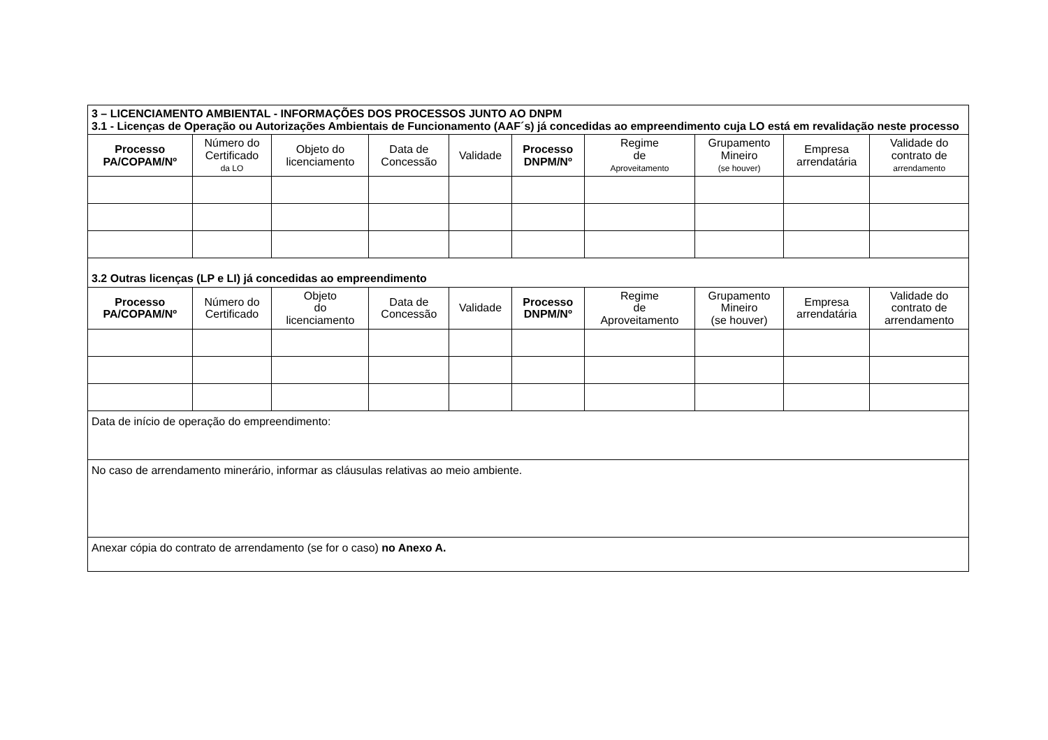| 3 – LICENCIAMENTO AMBIENTAL - INFORMAÇÕES DOS PROCESSOS JUNTO AO DNPM 3.1 - Licenças de Operação ou Autorizações Ambientais de Funcionamento (AAF´s) já concedidas ao empreendimento cuja LO está em revalidação neste processo | | | | | | | | | |
| Processo PA/COPAM/Nº | Número do Certificado da LO | Objeto do licenciamento | Data de Concessão | Validade | Processo DNPM/Nº | Regime de Aproveitamento | Grupamento Mineiro (se houver) | Empresa arrendatária | Validade do contrato de arrendamento |
| 3.2 Outras licenças (LP e LI) já concedidas ao empreendimento | | | | | | | | | |
| Processo PA/COPAM/Nº | Número do Certificado | Objeto do licenciamento | Data de Concessão | Validade | Processo DNPM/Nº | Regime de Aproveitamento | Grupamento Mineiro (se houver) | Empresa arrendatária | Validade do contrato de arrendamento |
| Data de início de operação do empreendimento: | | | | | | | | | |
| No caso de arrendamento minerário, informar as cláusulas relativas ao meio ambiente. | | | | | | | | | |
| Anexar cópia do contrato de arrendamento (se for o caso) no Anexo A. | | | | | | | | | |